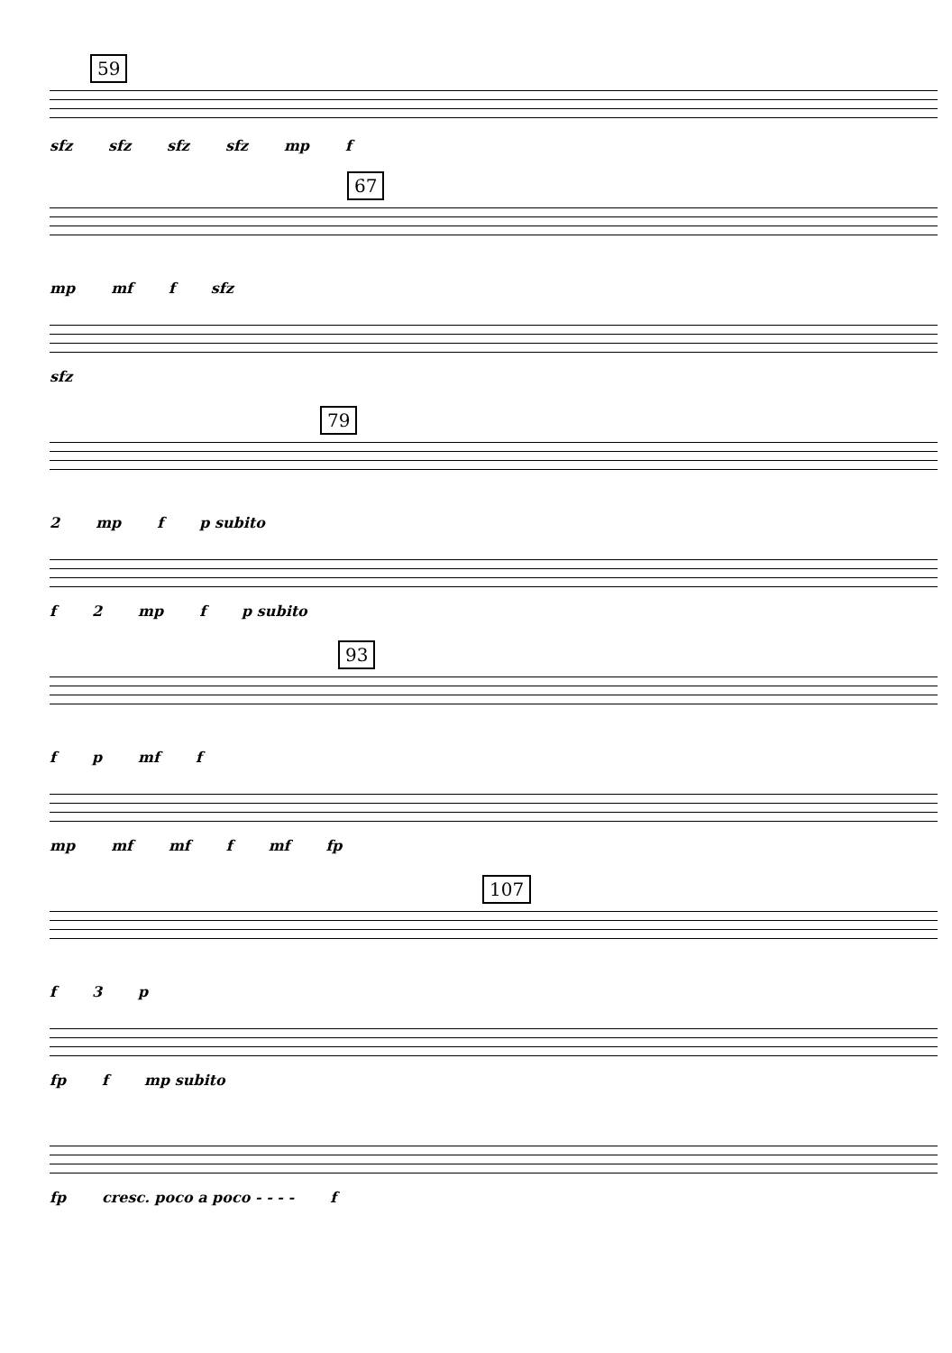59
sfz sfz sfz sfz mp f
67
mp mf f sfz
sfz
79
2 mp f p subito
f 2 mp f p subito
93
f p mf f
mp mf mf f mf fp
107
f 3 p
fp f mp subito
fp cresc. poco a poco - - - - f